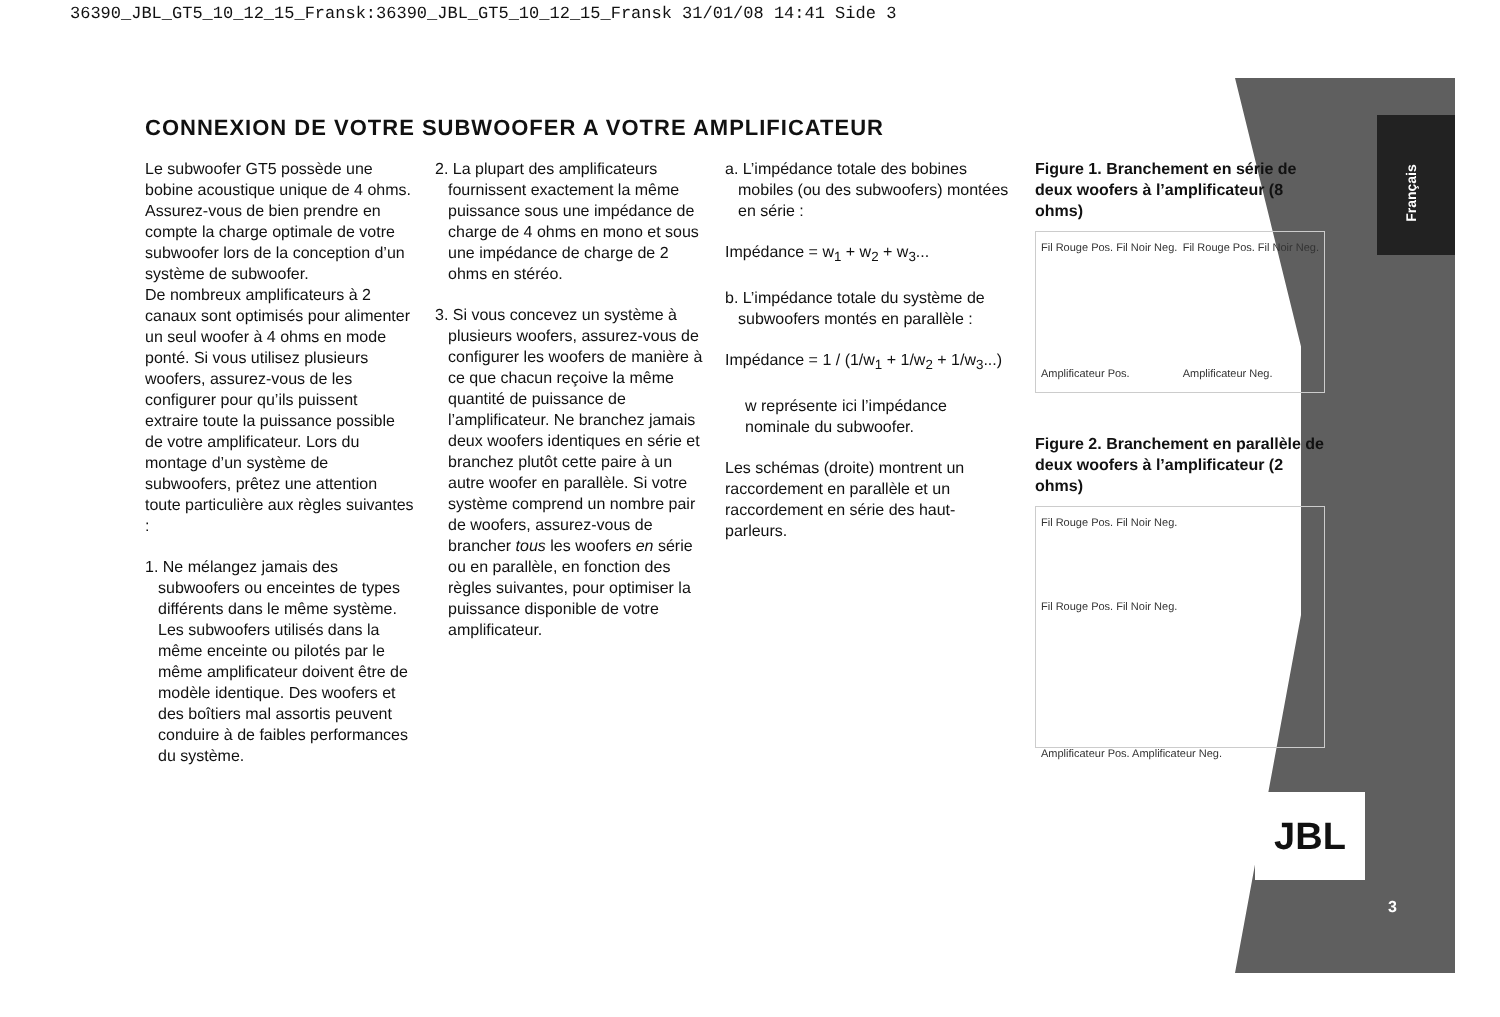36390_JBL_GT5_10_12_15_Fransk:36390_JBL_GT5_10_12_15_Fransk 31/01/08 14:41 Side 3
Français
CONNEXION DE VOTRE SUBWOOFER A VOTRE AMPLIFICATEUR
Le subwoofer GT5 possède une bobine acoustique unique de 4 ohms. Assurez-vous de bien prendre en compte la charge optimale de votre subwoofer lors de la conception d’un système de subwoofer.
De nombreux amplificateurs à 2 canaux sont optimisés pour alimenter un seul woofer à 4 ohms en mode ponté. Si vous utilisez plusieurs woofers, assurez-vous de les configurer pour qu’ils puissent extraire toute la puissance possible de votre amplificateur. Lors du montage d’un système de subwoofers, prêtez une attention toute particulière aux règles suivantes :
1. Ne mélangez jamais des subwoofers ou enceintes de types différents dans le même système. Les subwoofers utilisés dans la même enceinte ou pilotés par le même amplificateur doivent être de modèle identique. Des woofers et des boîtiers mal assortis peuvent conduire à de faibles performances du système.
2. La plupart des amplificateurs fournissent exactement la même puissance sous une impédance de charge de 4 ohms en mono et sous une impédance de charge de 2 ohms en stéréo.
3. Si vous concevez un système à plusieurs woofers, assurez-vous de configurer les woofers de manière à ce que chacun reçoive la même quantité de puissance de l’amplificateur. Ne branchez jamais deux woofers identiques en série et branchez plutôt cette paire à un autre woofer en parallèle. Si votre système comprend un nombre pair de woofers, assurez-vous de brancher tous les woofers en série ou en parallèle, en fonction des règles suivantes, pour optimiser la puissance disponible de votre amplificateur.
a. L’impédance totale des bobines mobiles (ou des subwoofers) montées en série :
Impédance = w<sub>1</sub> + w<sub>2</sub> + w<sub>3</sub>...
b. L’impédance totale du système de subwoofers montés en parallèle :
Impédance = 1 / (1/w<sub>1</sub> + 1/w<sub>2</sub> + 1/w<sub>3</sub>...)
w représente ici l’impédance nominale du subwoofer.
Les schémas (droite) montrent un raccordement en parallèle et un raccordement en série des haut-parleurs.
Figure 1. Branchement en série de deux woofers à l’amplificateur (8 ohms)
Fil Rouge Pos. Fil Noir Neg.
Amplificateur Pos. Fil Rouge Pos. Fil Noir Neg.
Amplificateur Neg.
Figure 2. Branchement en parallèle de deux woofers à l’amplificateur (2 ohms)
Fil Rouge Pos. Fil Noir Neg.
Fil Rouge Pos. Fil Noir Neg.
Amplificateur Pos. Amplificateur Neg.
JBL
3